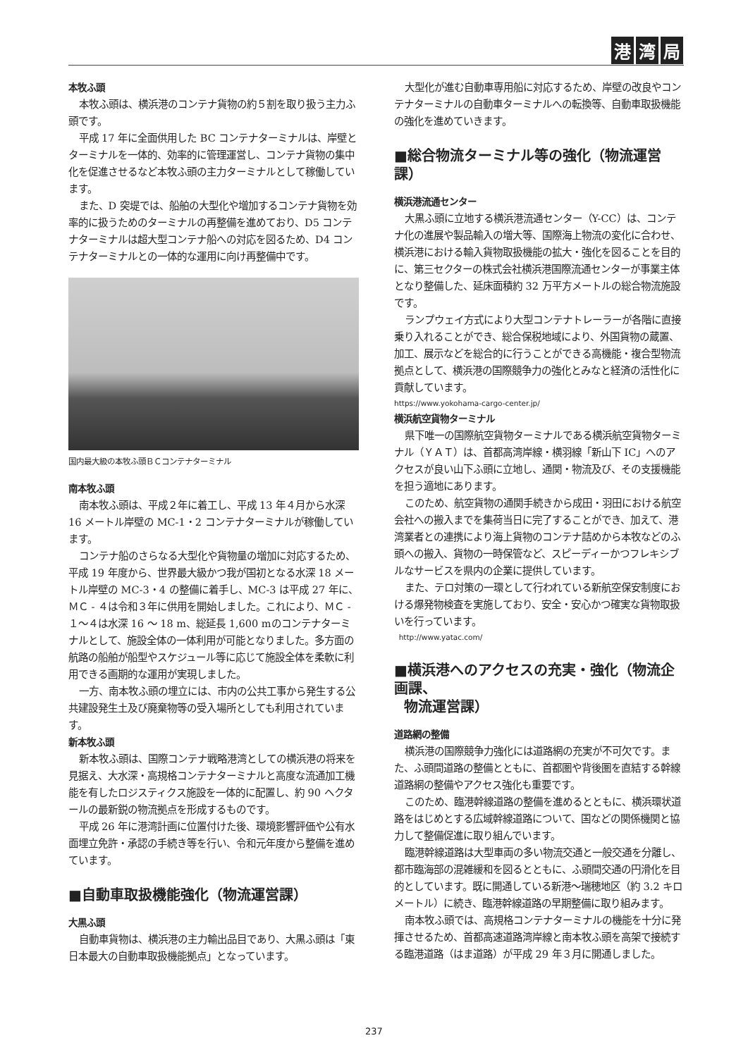港湾 局
本牧ふ頭
本牧ふ頭は、横浜港のコンテナ貨物の約５割を取り扱う主力ふ頭です。
平成 17 年に全面供用した BC コンテナターミナルは、岸壁とターミナルを一体的、効率的に管理運営し、コンテナ貨物の集中化を促進させるなど本牧ふ頭の主力ターミナルとして稼働しています。
また、D 突堤では、船舶の大型化や増加するコンテナ貨物を効率的に扱うためのターミナルの再整備を進めており、D5 コンテナターミナルは超大型コンテナ船への対応を図るため、D4 コンテナターミナルとの一体的な運用に向け再整備中です。
国内最大級の本牧ふ頭ＢＣコンテナターミナル
南本牧ふ頭
南本牧ふ頭は、平成２年に着工し、平成 13 年４月から水深 16 メートル岸壁の MC-1・2 コンテナターミナルが稼働しています。
コンテナ船のさらなる大型化や貨物量の増加に対応するため、平成 19 年度から、世界最大級かつ我が国初となる水深 18 メートル岸壁の MC-3・4 の整備に着手し、MC-3 は平成 27 年に、ＭＣ - ４は令和３年に供用を開始しました。これにより、ＭＣ - １～４は水深 16 ～ 18 m、総延長 1,600 mのコンテナターミナルとして、施設全体の一体利用が可能となりました。多方面の航路の船舶が船型やスケジュール等に応じて施設全体を柔軟に利用できる画期的な運用が実現しました。
一方、南本牧ふ頭の埋立には、市内の公共工事から発生する公共建設発生土及び廃棄物等の受入場所としても利用されています。
新本牧ふ頭
新本牧ふ頭は、国際コンテナ戦略港湾としての横浜港の将来を見据え、大水深・高規格コンテナターミナルと高度な流通加工機能を有したロジスティクス施設を一体的に配置し、約 90 ヘクタールの最新鋭の物流拠点を形成するものです。
平成 26 年に港湾計画に位置付けた後、環境影響評価や公有水面埋立免許・承認の手続き等を行い、令和元年度から整備を進めています。
■自動車取扱機能強化（物流運営課）
大黒ふ頭
自動車貨物は、横浜港の主力輸出品目であり、大黒ふ頭は「東日本最大の自動車取扱機能拠点」となっています。
大型化が進む自動車専用船に対応するため、岸壁の改良やコンテナターミナルの自動車ターミナルへの転換等、自動車取扱機能の強化を進めていきます。
■総合物流ターミナル等の強化（物流運営課）
横浜港流通センター
大黒ふ頭に立地する横浜港流通センター（Y-CC）は、コンテナ化の進展や製品輸入の増大等、国際海上物流の変化に合わせ、横浜港における輸入貨物取扱機能の拡大・強化を図ることを目的に、第三セクターの株式会社横浜港国際流通センターが事業主体となり整備した、延床面積約 32 万平方メートルの総合物流施設です。
ランプウェイ方式により大型コンテナトレーラーが各階に直接乗り入れることができ、総合保税地域により、外国貨物の蔵置、加工、展示などを総合的に行うことができる高機能・複合型物流拠点として、横浜港の国際競争力の強化とみなと経済の活性化に貢献しています。
https://www.yokohama-cargo-center.jp/
横浜航空貨物ターミナル
県下唯一の国際航空貨物ターミナルである横浜航空貨物ターミナル（ＹＡＴ）は、首都高湾岸線・横羽線「新山下 IC」へのアクセスが良い山下ふ頭に立地し、通関・物流及び、その支援機能を担う適地にあります。
このため、航空貨物の通関手続きから成田・羽田における航空会社への搬入までを集荷当日に完了することができ、加えて、港湾業者との連携により海上貨物のコンテナ詰めから本牧などのふ頭への搬入、貨物の一時保管など、スピーディーかつフレキシブルなサービスを県内の企業に提供しています。
また、テロ対策の一環として行われている新航空保安制度における爆発物検査を実施しており、安全・安心かつ確実な貨物取扱いを行っています。
http://www.yatac.com/
■横浜港へのアクセスの充実・強化（物流企画課、
物流運営課）
道路網の整備
横浜港の国際競争力強化には道路網の充実が不可欠です。また、ふ頭間道路の整備とともに、首都圏や背後圏を直結する幹線道路網の整備やアクセス強化も重要です。
このため、臨港幹線道路の整備を進めるとともに、横浜環状道路をはじめとする広域幹線道路について、国などの関係機関と協力して整備促進に取り組んでいます。
臨港幹線道路は大型車両の多い物流交通と一般交通を分離し、都市臨海部の混雑緩和を図るとともに、ふ頭間交通の円滑化を目的としています。既に開通している新港～瑞穂地区（約 3.2 キロメートル）に続き、臨港幹線道路の早期整備に取り組みます。
南本牧ふ頭では、高規格コンテナターミナルの機能を十分に発揮させるため、首都高速道路湾岸線と南本牧ふ頭を高架で接続する臨港道路（はま道路）が平成 29 年３月に開通しました。
237